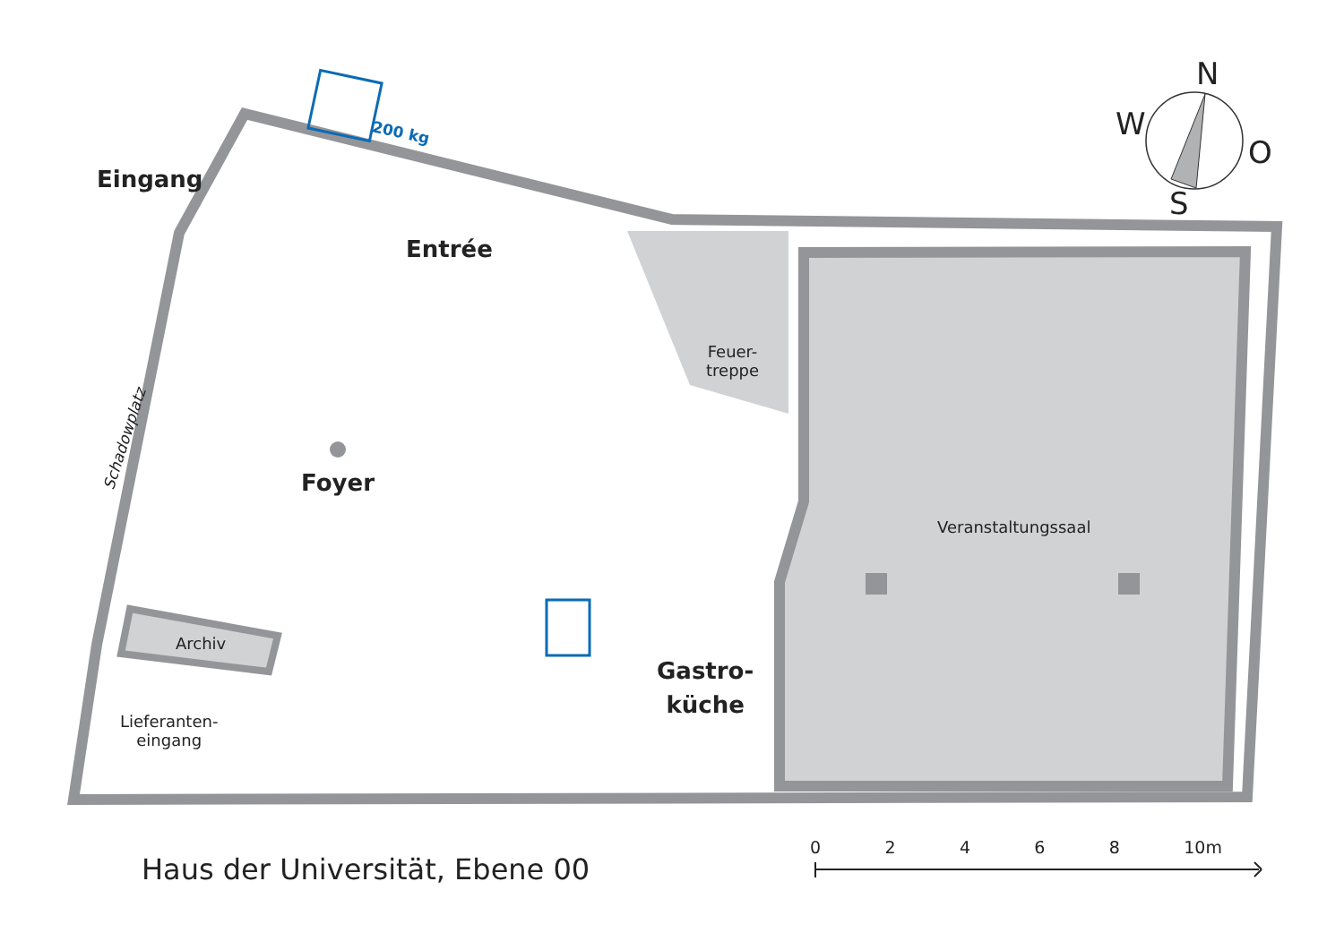N
W
O
S
200 kg
Eingang
Entrée
Feuer-
treppe
Schadowplatz
Foyer
Veranstaltungssaal
Archiv
Lieferanten-
eingang
Gastro-
küche
Haus der Universität, Ebene 00
0 2 4 6 8 10m